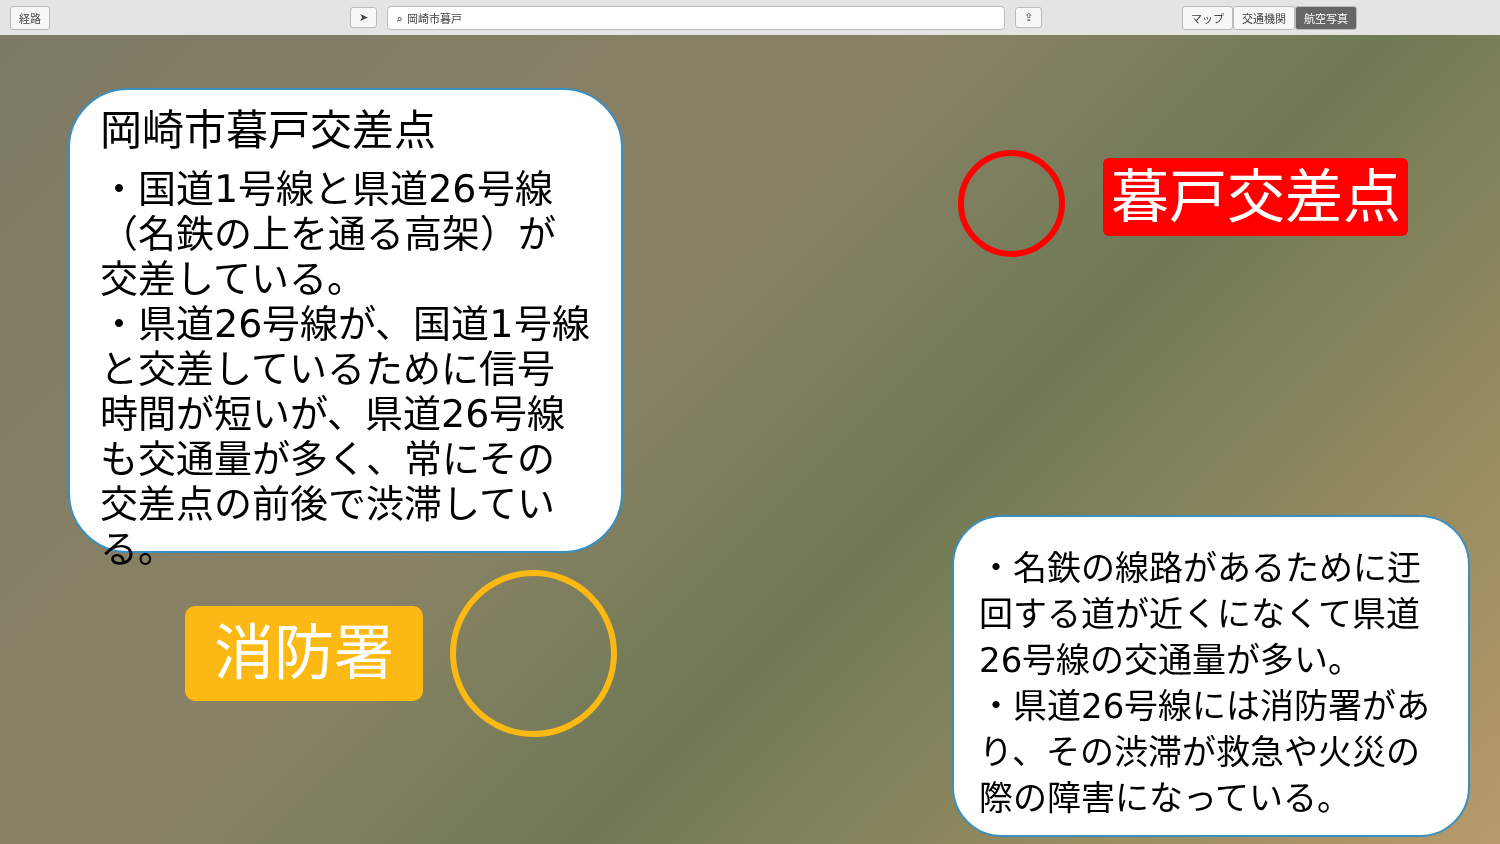経路 ➤ ⌕ 岡崎市暮戸 ⇪ マップ 交通機関 航空写真
岡崎市暮戸交差点
・国道1号線と県道26号線（名鉄の上を通る高架）が交差している。
・県道26号線が、国道1号線と交差しているために信号時間が短いが、県道26号線も交通量が多く、常にその交差点の前後で渋滞している。
暮戸交差点
消防署
・名鉄の線路があるために迂回する道が近くになくて県道26号線の交通量が多い。
・県道26号線には消防署があり、その渋滞が救急や火災の際の障害になっている。